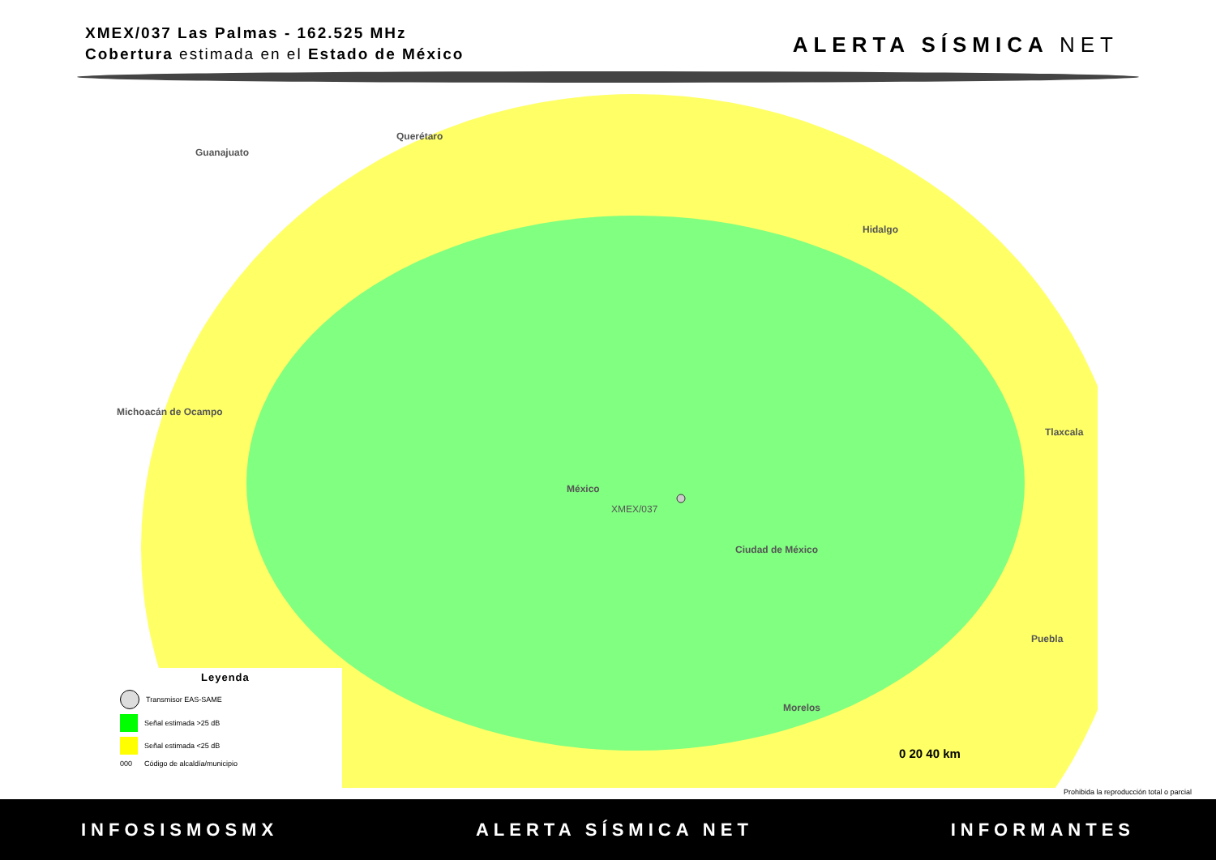XMEX/037 Las Palmas - 162.525 MHz
Cobertura estimada en el Estado de México
ALERTA SÍSMICA NET
Querétaro
Guanajuato
Hidalgo
Michoacán de Ocampo
México
XMEX/037
Ciudad de México
Tlaxcala
Puebla
Morelos
0 20 40 km
Leyenda
Transmisor EAS-SAME
Señal estimada >25 dB
Señal estimada <25 dB
000 Código de alcaldía/municipio
Prohibida la reproducción total o parcial
INFOSISMOSMX ALERTA SÍSMICA NET INFORMANTES